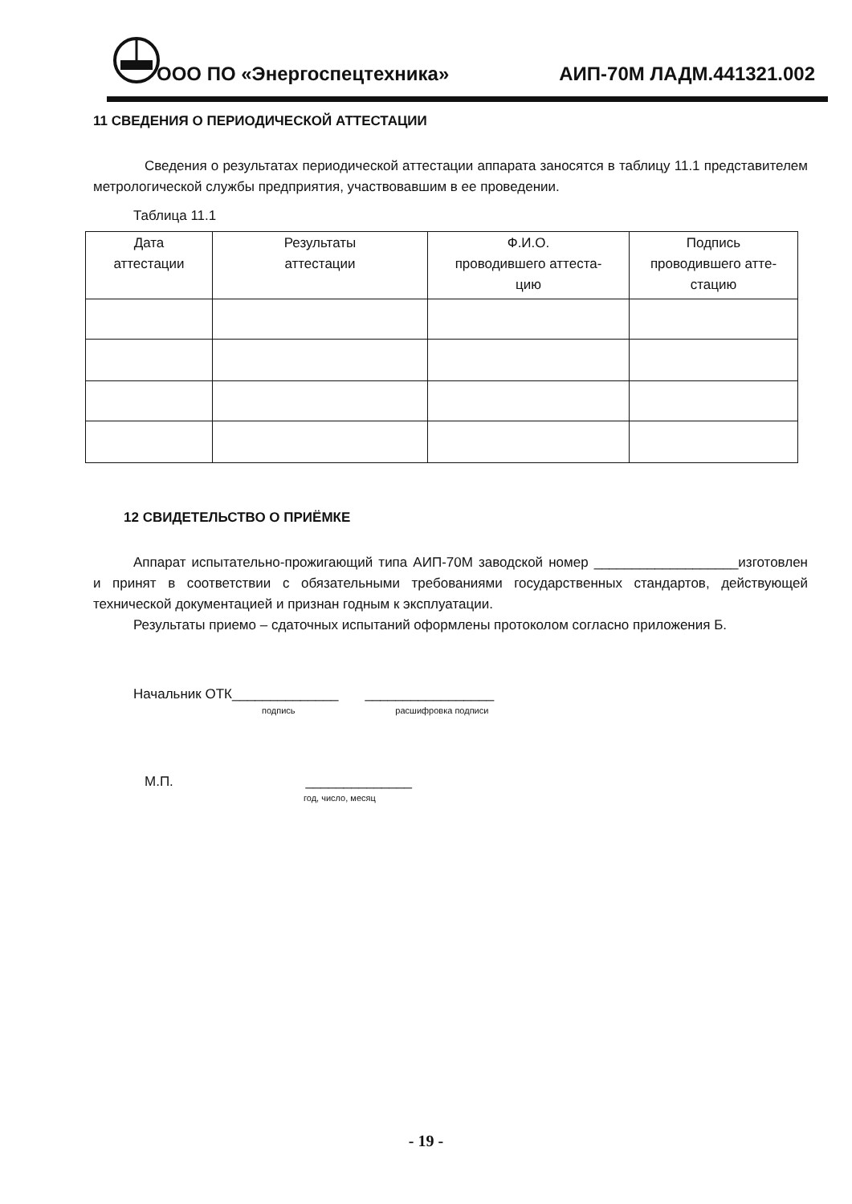ООО ПО «Энергоспецтехника» АИП-70М ЛАДМ.441321.002
11 СВЕДЕНИЯ О ПЕРИОДИЧЕСКОЙ АТТЕСТАЦИИ
Сведения о результатах периодической аттестации аппарата заносятся в таблицу 11.1 представителем метрологической службы предприятия, участвовавшим в ее проведении.
Таблица 11.1
| Дата аттестации | Результаты аттестации | Ф.И.О. проводившего аттеста- цию | Подпись проводившего атте- стацию |
| --- | --- | --- | --- |
12 СВИДЕТЕЛЬСТВО О ПРИЁМКЕ
Аппарат испытательно-прожигающий типа АИП-70М заводской номер ___________________изготовлен и принят в соответствии с обязательными требованиями государственных стандартов, действующей технической документацией и признан годным к эксплуатации.
Результаты приемо – сдаточных испытаний оформлены протоколом согласно приложения Б.
Начальник ОТК______________ _________________
подпись расшифровка подписи
М.П. ______________
год, число, месяц
- 19 -